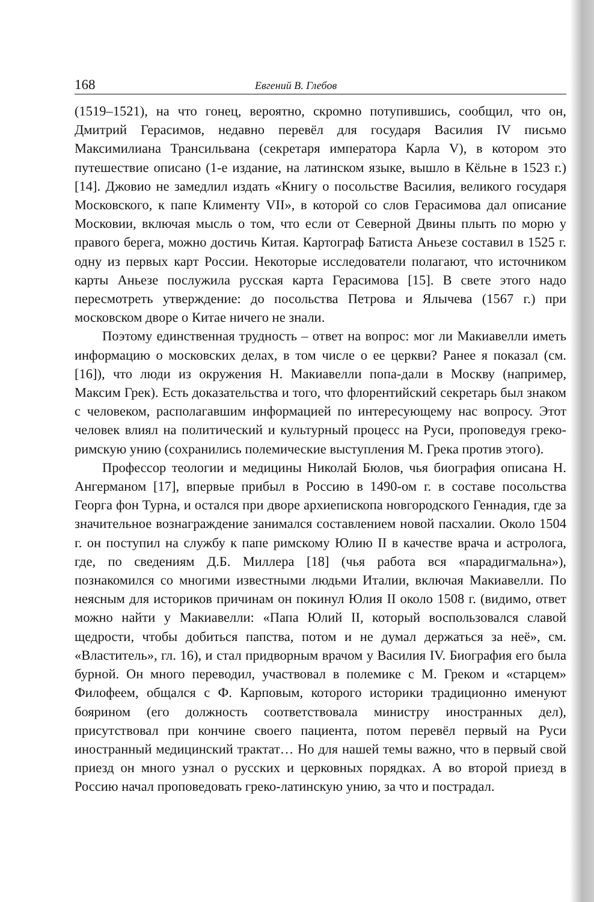168 Евгений В. Глебов
(1519–1521), на что гонец, вероятно, скромно потупившись, сообщил, что он, Дмитрий Герасимов, недавно перевёл для государя Василия IV письмо Максимилиана Трансильвана (секретаря императора Карла V), в котором это путешествие описано (1-е издание, на латинском языке, вышло в Кёльне в 1523 г.) [14]. Джовио не замедлил издать «Книгу о посольстве Василия, великого государя Московского, к папе Клименту VII», в которой со слов Герасимова дал описание Московии, включая мысль о том, что если от Северной Двины плыть по морю у правого берега, можно достичь Китая. Картограф Батиста Аньезе составил в 1525 г. одну из первых карт России. Некоторые исследователи полагают, что источником карты Аньезе послужила русская карта Герасимова [15]. В свете этого надо пересмотреть утверждение: до посольства Петрова и Ялычева (1567 г.) при московском дворе о Китае ничего не знали.
Поэтому единственная трудность – ответ на вопрос: мог ли Макиавелли иметь информацию о московских делах, в том числе о ее церкви? Ранее я показал (см. [16]), что люди из окружения Н. Макиавелли попа-дали в Москву (например, Максим Грек). Есть доказательства и того, что флорентийский секретарь был знаком с человеком, располагавшим информацией по интересующему нас вопросу. Этот человек влиял на политический и культурный процесс на Руси, проповедуя греко-римскую унию (сохранились полемические выступления М. Грека против этого).
Профессор теологии и медицины Николай Бюлов, чья биография описана Н. Ангерманом [17], впервые прибыл в Россию в 1490-ом г. в составе посольства Георга фон Турна, и остался при дворе архиепископа новгородского Геннадия, где за значительное вознаграждение занимался составлением новой пасхалии. Около 1504 г. он поступил на службу к папе римскому Юлию II в качестве врача и астролога, где, по сведениям Д.Б. Миллера [18] (чья работа вся «парадигмальна»), познакомился со многими известными людьми Италии, включая Макиавелли. По неясным для историков причинам он покинул Юлия II около 1508 г. (видимо, ответ можно найти у Макиавелли: «Папа Юлий II, который воспользовался славой щедрости, чтобы добиться папства, потом и не думал держаться за неё», см. «Властитель», гл. 16), и стал придворным врачом у Василия IV. Биография его была бурной. Он много переводил, участвовал в полемике с М. Греком и «старцем» Филофеем, общался с Ф. Карповым, которого историки традиционно именуют боярином (его должность соответствовала министру иностранных дел), присутствовал при кончине своего пациента, потом перевёл первый на Руси иностранный медицинский трактат… Но для нашей темы важно, что в первый свой приезд он много узнал о русских и церковных порядках. А во второй приезд в Россию начал проповедовать греко-латинскую унию, за что и пострадал.